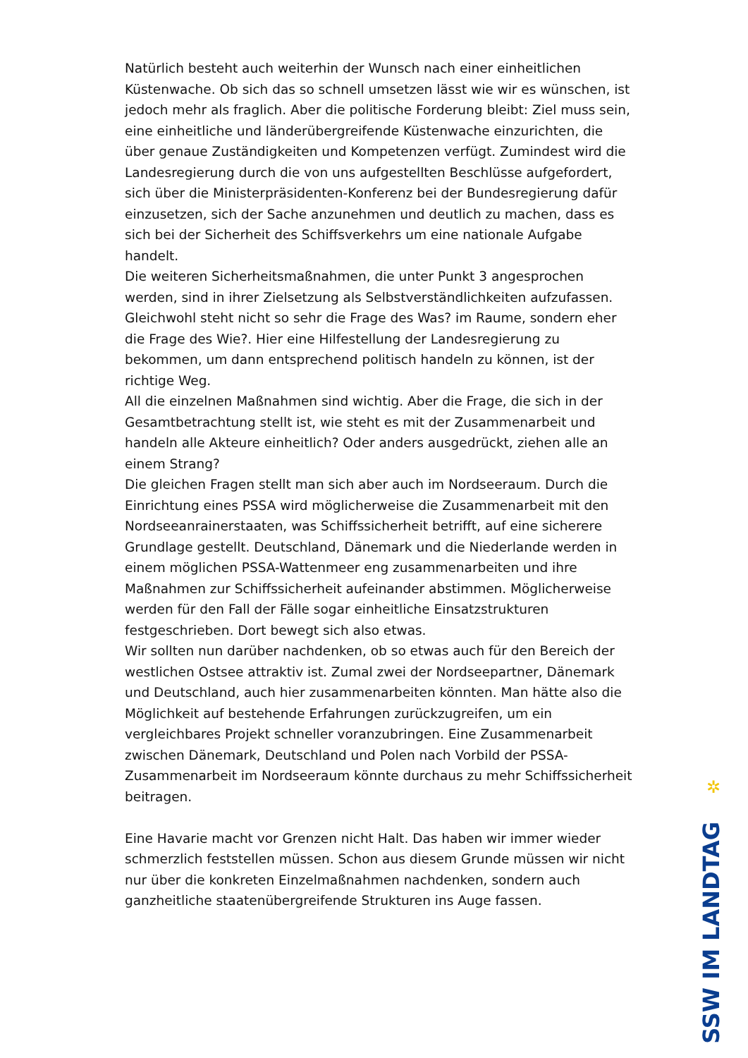Natürlich besteht auch weiterhin der Wunsch nach einer einheitlichen Küstenwache. Ob sich das so schnell umsetzen lässt wie wir es wünschen, ist jedoch mehr als fraglich. Aber die politische Forderung bleibt: Ziel muss sein, eine einheitliche und länderübergreifende Küstenwache einzurichten, die über genaue Zuständigkeiten und Kompetenzen verfügt. Zumindest wird die Landesregierung durch die von uns aufgestellten Beschlüsse aufgefordert, sich über die Ministerpräsidenten-Konferenz bei der Bundesregierung dafür einzusetzen, sich der Sache anzunehmen und deutlich zu machen, dass es sich bei der Sicherheit des Schiffsverkehrs um eine nationale Aufgabe handelt.
Die weiteren Sicherheitsmaßnahmen, die unter Punkt 3 angesprochen werden, sind in ihrer Zielsetzung als Selbstverständlichkeiten aufzufassen. Gleichwohl steht nicht so sehr die Frage des Was? im Raume, sondern eher die Frage des Wie?. Hier eine Hilfestellung der Landesregierung zu bekommen, um dann entsprechend politisch handeln zu können, ist der richtige Weg.
All die einzelnen Maßnahmen sind wichtig. Aber die Frage, die sich in der Gesamtbetrachtung stellt ist, wie steht es mit der Zusammenarbeit und handeln alle Akteure einheitlich? Oder anders ausgedrückt, ziehen alle an einem Strang?
Die gleichen Fragen stellt man sich aber auch im Nordseeraum. Durch die Einrichtung eines PSSA wird möglicherweise die Zusammenarbeit mit den Nordseeanrainerstaaten, was Schiffssicherheit betrifft, auf eine sicherere Grundlage gestellt. Deutschland, Dänemark und die Niederlande werden in einem möglichen PSSA-Wattenmeer eng zusammenarbeiten und ihre Maßnahmen zur Schiffssicherheit aufeinander abstimmen. Möglicherweise werden für den Fall der Fälle sogar einheitliche Einsatzstrukturen festgeschrieben. Dort bewegt sich also etwas.
Wir sollten nun darüber nachdenken, ob so etwas auch für den Bereich der westlichen Ostsee attraktiv ist. Zumal zwei der Nordseepartner, Dänemark und Deutschland, auch hier zusammenarbeiten könnten. Man hätte also die Möglichkeit auf bestehende Erfahrungen zurückzugreifen, um ein vergleichbares Projekt schneller voranzubringen. Eine Zusammenarbeit zwischen Dänemark, Deutschland und Polen nach Vorbild der PSSA-Zusammenarbeit im Nordseeraum könnte durchaus zu mehr Schiffssicherheit beitragen.
Eine Havarie macht vor Grenzen nicht Halt. Das haben wir immer wieder schmerzlich feststellen müssen. Schon aus diesem Grunde müssen wir nicht nur über die konkreten Einzelmaßnahmen nachdenken, sondern auch ganzheitliche staatenübergreifende Strukturen ins Auge fassen.
✲
SSW IM LANDTAG